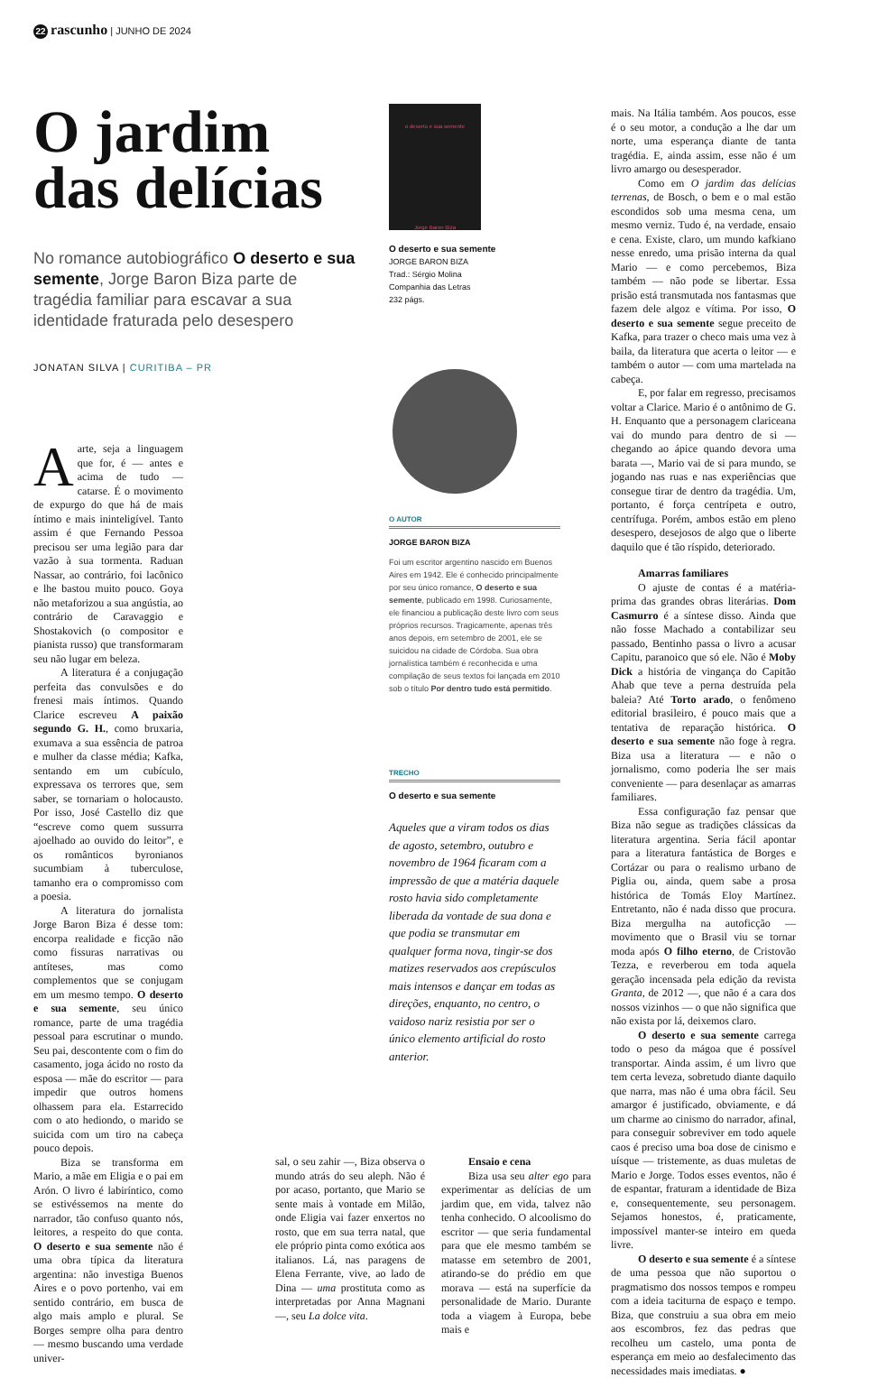22 rascunho | JUNHO DE 2024
O jardim das delícias
No romance autobiográfico O deserto e sua semente, Jorge Baron Biza parte de tragédia familiar para escavar a sua identidade fraturada pelo desespero
JONATAN SILVA | CURITIBA – PR
o deserto e sua semente
Jorge Baron Biza
O deserto e sua semente
JORGE BARON BIZA
Trad.: Sérgio Molina
Companhia das Letras
232 págs.
O AUTOR
JORGE BARON BIZA
Foi um escritor argentino nascido em Buenos Aires em 1942. Ele é conhecido principalmente por seu único romance, O deserto e sua semente, publicado em 1998. Curiosamente, ele financiou a publicação deste livro com seus próprios recursos. Tragicamente, apenas três anos depois, em setembro de 2001, ele se suicidou na cidade de Córdoba. Sua obra jornalística também é reconhecida e uma compilação de seus textos foi lançada em 2010 sob o título Por dentro tudo está permitido.
TRECHO
O deserto e sua semente
Aqueles que a viram todos os dias de agosto, setembro, outubro e novembro de 1964 ficaram com a impressão de que a matéria daquele rosto havia sido completamente liberada da vontade de sua dona e que podia se transmutar em qualquer forma nova, tingir-se dos matizes reservados aos crepúsculos mais intensos e dançar em todas as direções, enquanto, no centro, o vaidoso nariz resistia por ser o único elemento artificial do rosto anterior.
Aarte, seja a linguagem que for, é — antes e acima de tudo — catarse. É o movimento de expurgo do que há de mais íntimo e mais ininteligível. Tanto assim é que Fernando Pessoa precisou ser uma legião para dar vazão à sua tormenta. Raduan Nassar, ao contrário, foi lacônico e lhe bastou muito pouco. Goya não metaforizou a sua angústia, ao contrário de Caravaggio e Shostakovich (o compositor e pianista russo) que transformaram seu não lugar em beleza.
A literatura é a conjugação perfeita das convulsões e do frenesi mais íntimos. Quando Clarice escreveu A paixão segundo G. H., como bruxaria, exumava a sua essência de patroa e mulher da classe média; Kafka, sentando em um cubículo, expressava os terrores que, sem saber, se tornariam o holocausto. Por isso, José Castello diz que “escreve como quem sussurra ajoelhado ao ouvido do leitor”, e os românticos byronianos sucumbiam à tuberculose, tamanho era o compromisso com a poesia.
A literatura do jornalista Jorge Baron Biza é desse tom: encorpa realidade e ficção não como fissuras narrativas ou antíteses, mas como complementos que se conjugam em um mesmo tempo. O deserto e sua semente, seu único romance, parte de uma tragédia pessoal para escrutinar o mundo. Seu pai, descontente com o fim do casamento, joga ácido no rosto da esposa — mãe do escritor — para impedir que outros homens olhassem para ela. Estarrecido com o ato hediondo, o marido se suicida com um tiro na cabeça pouco depois.
Biza se transforma em Mario, a mãe em Eligia e o pai em Arón. O livro é labiríntico, como se estivéssemos na mente do narrador, tão confuso quanto nós, leitores, a respeito do que conta. O deserto e sua semente não é uma obra típica da literatura argentina: não investiga Buenos Aires e o povo portenho, vai em sentido contrário, em busca de algo mais amplo e plural. Se Borges sempre olha para dentro — mesmo buscando uma verdade univer-
sal, o seu zahir —, Biza observa o mundo atrás do seu aleph. Não é por acaso, portanto, que Mario se sente mais à vontade em Milão, onde Eligia vai fazer enxertos no rosto, que em sua terra natal, que ele próprio pinta como exótica aos italianos. Lá, nas paragens de Elena Ferrante, vive, ao lado de Dina — uma prostituta como as interpretadas por Anna Magnani —, seu La dolce vita.
Ensaio e cena
Biza usa seu alter ego para experimentar as delícias de um jardim que, em vida, talvez não tenha conhecido. O alcoolismo do escritor — que seria fundamental para que ele mesmo também se matasse em setembro de 2001, atirando-se do prédio em que morava — está na superfície da personalidade de Mario. Durante toda a viagem à Europa, bebe mais e
mais. Na Itália também. Aos poucos, esse é o seu motor, a condução a lhe dar um norte, uma esperança diante de tanta tragédia. E, ainda assim, esse não é um livro amargo ou desesperador.
Como em O jardim das delícias terrenas, de Bosch, o bem e o mal estão escondidos sob uma mesma cena, um mesmo verniz. Tudo é, na verdade, ensaio e cena. Existe, claro, um mundo kafkiano nesse enredo, uma prisão interna da qual Mario — e como percebemos, Biza também — não pode se libertar. Essa prisão está transmutada nos fantasmas que fazem dele algoz e vítima. Por isso, O deserto e sua semente segue preceito de Kafka, para trazer o checo mais uma vez à baila, da literatura que acerta o leitor — e também o autor — com uma martelada na cabeça.
E, por falar em regresso, precisamos voltar a Clarice. Mario é o antônimo de G. H. Enquanto que a personagem clariceana vai do mundo para dentro de si — chegando ao ápice quando devora uma barata —, Mario vai de si para mundo, se jogando nas ruas e nas experiências que consegue tirar de dentro da tragédia. Um, portanto, é força centrípeta e outro, centrífuga. Porém, ambos estão em pleno desespero, desejosos de algo que o liberte daquilo que é tão ríspido, deteriorado.
Amarras familiares
O ajuste de contas é a matéria-prima das grandes obras literárias. Dom Casmurro é a síntese disso. Ainda que não fosse Machado a contabilizar seu passado, Bentinho passa o livro a acusar Capitu, paranoico que só ele. Não é Moby Dick a história de vingança do Capitão Ahab que teve a perna destruída pela baleia? Até Torto arado, o fenômeno editorial brasileiro, é pouco mais que a tentativa de reparação histórica. O deserto e sua semente não foge à regra. Biza usa a literatura — e não o jornalismo, como poderia lhe ser mais conveniente — para desenlaçar as amarras familiares.
Essa configuração faz pensar que Biza não segue as tradições clássicas da literatura argentina. Seria fácil apontar para a literatura fantástica de Borges e Cortázar ou para o realismo urbano de Piglia ou, ainda, quem sabe a prosa histórica de Tomás Eloy Martínez. Entretanto, não é nada disso que procura. Biza mergulha na autoficção — movimento que o Brasil viu se tornar moda após O filho eterno, de Cristovão Tezza, e reverberou em toda aquela geração incensada pela edição da revista Granta, de 2012 —, que não é a cara dos nossos vizinhos — o que não significa que não exista por lá, deixemos claro.
O deserto e sua semente carrega todo o peso da mágoa que é possível transportar. Ainda assim, é um livro que tem certa leveza, sobretudo diante daquilo que narra, mas não é uma obra fácil. Seu amargor é justificado, obviamente, e dá um charme ao cinismo do narrador, afinal, para conseguir sobreviver em todo aquele caos é preciso uma boa dose de cinismo e uísque — tristemente, as duas muletas de Mario e Jorge. Todos esses eventos, não é de espantar, fraturam a identidade de Biza e, consequentemente, seu personagem. Sejamos honestos, é, praticamente, impossível manter-se inteiro em queda livre.
O deserto e sua semente é a síntese de uma pessoa que não suportou o pragmatismo dos nossos tempos e rompeu com a ideia taciturna de espaço e tempo. Biza, que construiu a sua obra em meio aos escombros, fez das pedras que recolheu um castelo, uma ponta de esperança em meio ao desfalecimento das necessidades mais imediatas. ●